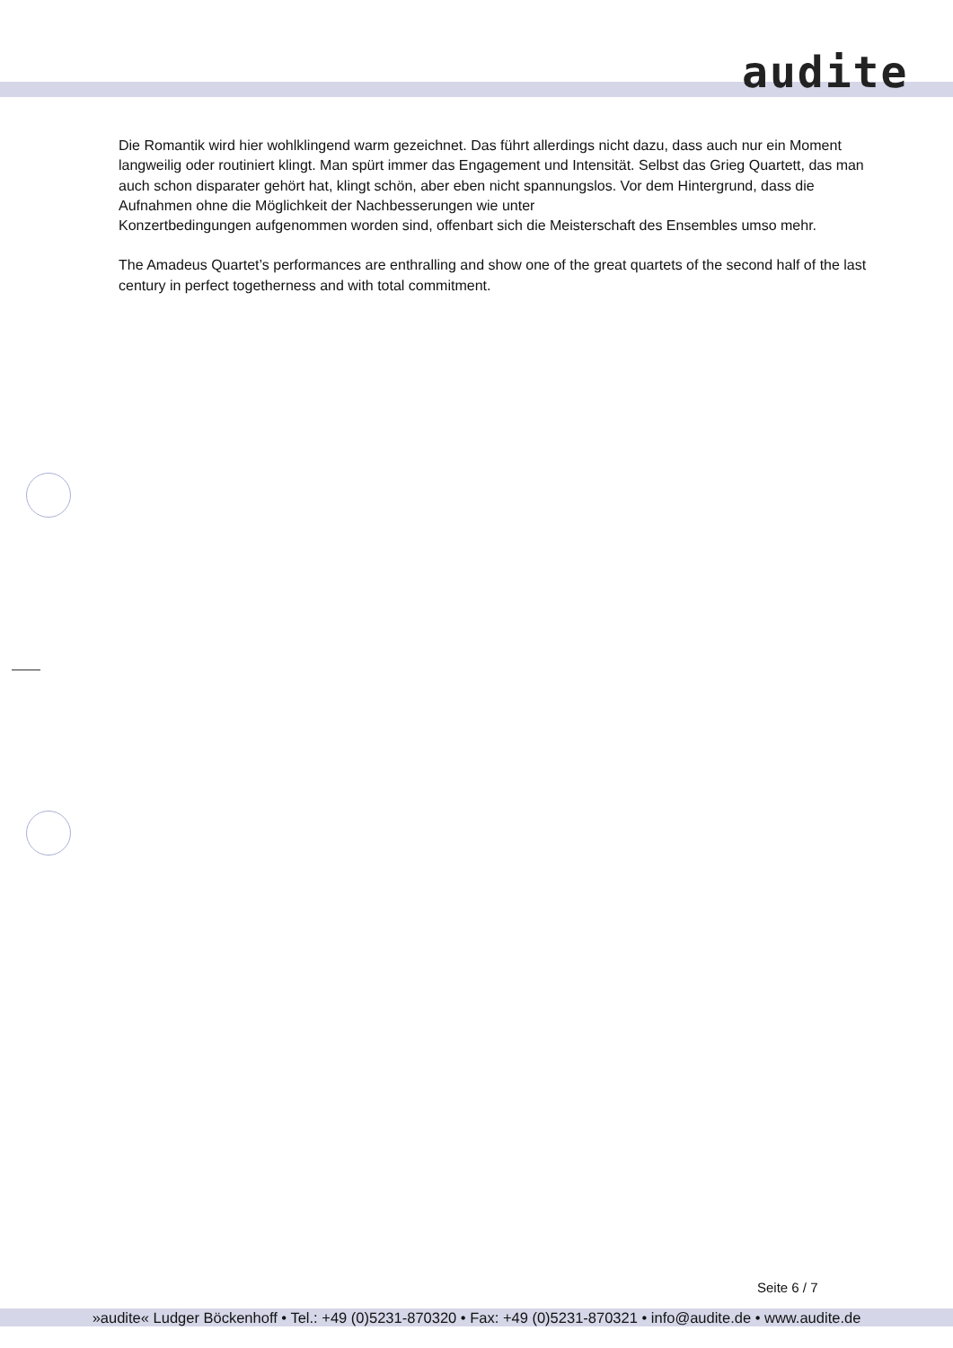audite
Die Romantik wird hier wohlklingend warm gezeichnet. Das führt allerdings nicht dazu, dass auch nur ein Moment langweilig oder routiniert klingt. Man spürt immer das Engagement und Intensität. Selbst das Grieg Quartett, das man auch schon disparater gehört hat, klingt schön, aber eben nicht spannungslos. Vor dem Hintergrund, dass die Aufnahmen ohne die Möglichkeit der Nachbesserungen wie unter
Konzertbedingungen aufgenommen worden sind, offenbart sich die Meisterschaft des Ensembles umso mehr.
The Amadeus Quartet’s performances are enthralling and show one of the great quartets of the second half of the last century in perfect togetherness and with total commitment.
Seite 6 / 7
»audite« Ludger Böckenhoff • Tel.: +49 (0)5231-870320 • Fax: +49 (0)5231-870321 • info@audite.de • www.audite.de